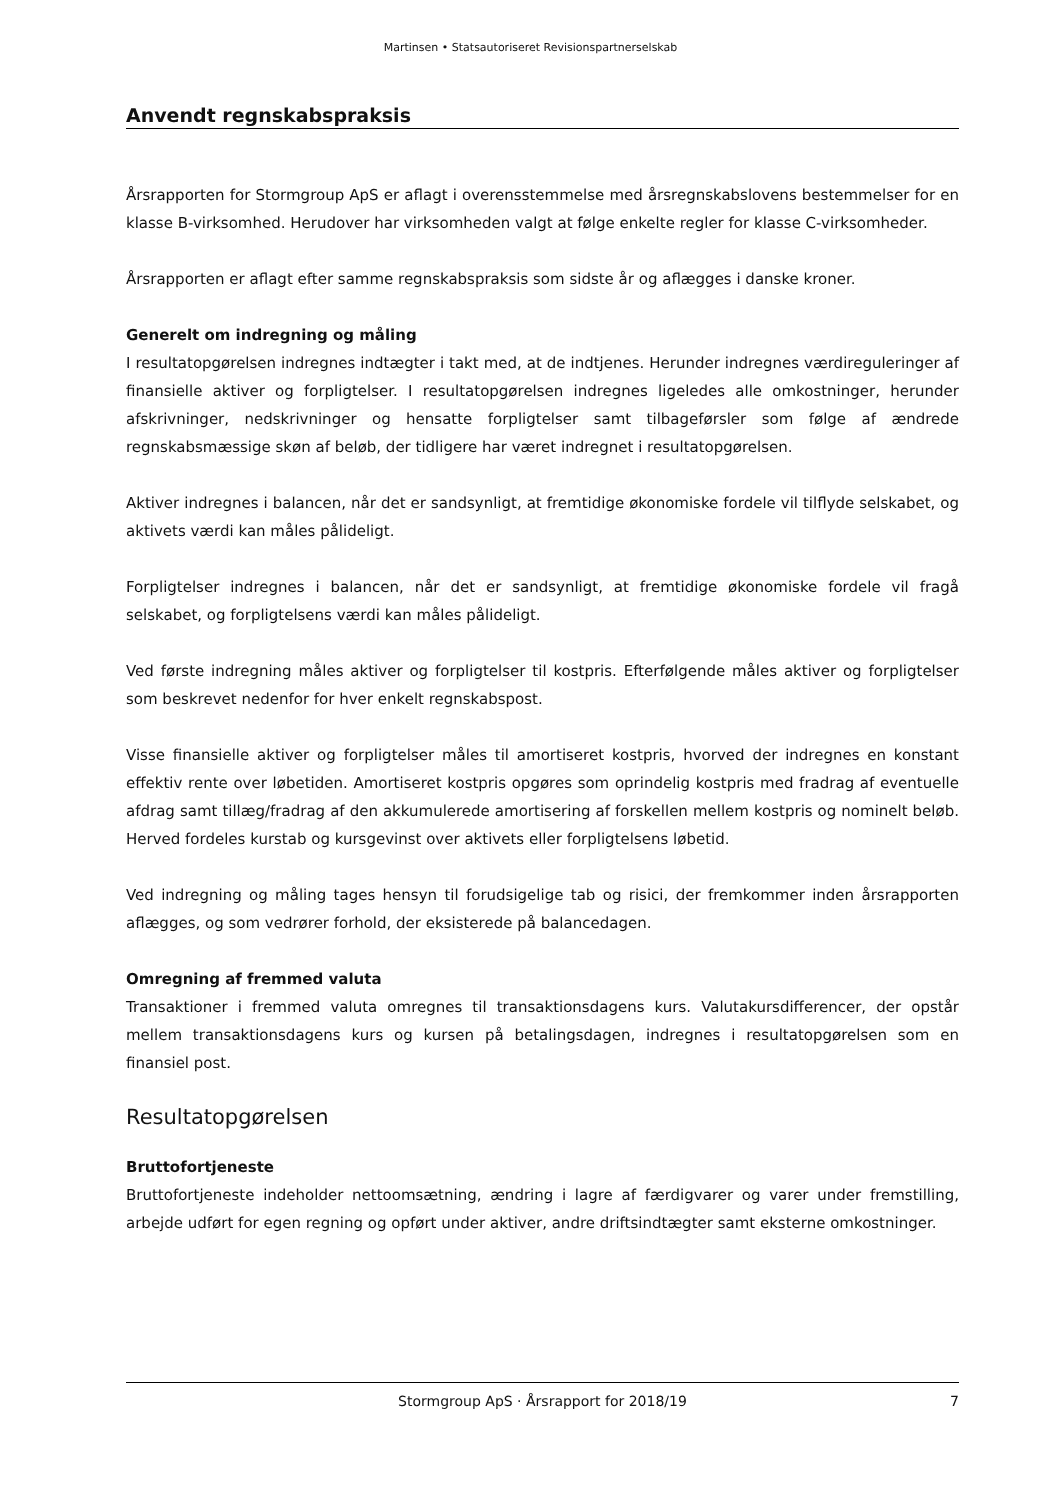Martinsen • Statsautoriseret Revisionspartnerselskab
Anvendt regnskabspraksis
Årsrapporten for Stormgroup ApS er aflagt i overensstemmelse med årsregnskabslovens bestemmelser for en klasse B-virksomhed. Herudover har virksomheden valgt at følge enkelte regler for klasse C-virksomheder.
Årsrapporten er aflagt efter samme regnskabspraksis som sidste år og aflægges i danske kroner.
Generelt om indregning og måling
I resultatopgørelsen indregnes indtægter i takt med, at de indtjenes. Herunder indregnes værdireguleringer af finansielle aktiver og forpligtelser. I resultatopgørelsen indregnes ligeledes alle omkostninger, herunder afskrivninger, nedskrivninger og hensatte forpligtelser samt tilbageførsler som følge af ændrede regnskabsmæssige skøn af beløb, der tidligere har været indregnet i resultatopgørelsen.
Aktiver indregnes i balancen, når det er sandsynligt, at fremtidige økonomiske fordele vil tilflyde selskabet, og aktivets værdi kan måles pålideligt.
Forpligtelser indregnes i balancen, når det er sandsynligt, at fremtidige økonomiske fordele vil fragå selskabet, og forpligtelsens værdi kan måles pålideligt.
Ved første indregning måles aktiver og forpligtelser til kostpris. Efterfølgende måles aktiver og forpligtelser som beskrevet nedenfor for hver enkelt regnskabspost.
Visse finansielle aktiver og forpligtelser måles til amortiseret kostpris, hvorved der indregnes en konstant effektiv rente over løbetiden. Amortiseret kostpris opgøres som oprindelig kostpris med fradrag af eventuelle afdrag samt tillæg/fradrag af den akkumulerede amortisering af forskellen mellem kostpris og nominelt beløb. Herved fordeles kurstab og kursgevinst over aktivets eller forpligtelsens løbetid.
Ved indregning og måling tages hensyn til forudsigelige tab og risici, der fremkommer inden årsrapporten aflægges, og som vedrører forhold, der eksisterede på balancedagen.
Omregning af fremmed valuta
Transaktioner i fremmed valuta omregnes til transaktionsdagens kurs. Valutakursdifferencer, der opstår mellem transaktionsdagens kurs og kursen på betalingsdagen, indregnes i resultatopgørelsen som en finansiel post.
Resultatopgørelsen
Bruttofortjeneste
Bruttofortjeneste indeholder nettoomsætning, ændring i lagre af færdigvarer og varer under fremstilling, arbejde udført for egen regning og opført under aktiver, andre driftsindtægter samt eksterne omkostninger.
Stormgroup ApS · Årsrapport for 2018/19 7